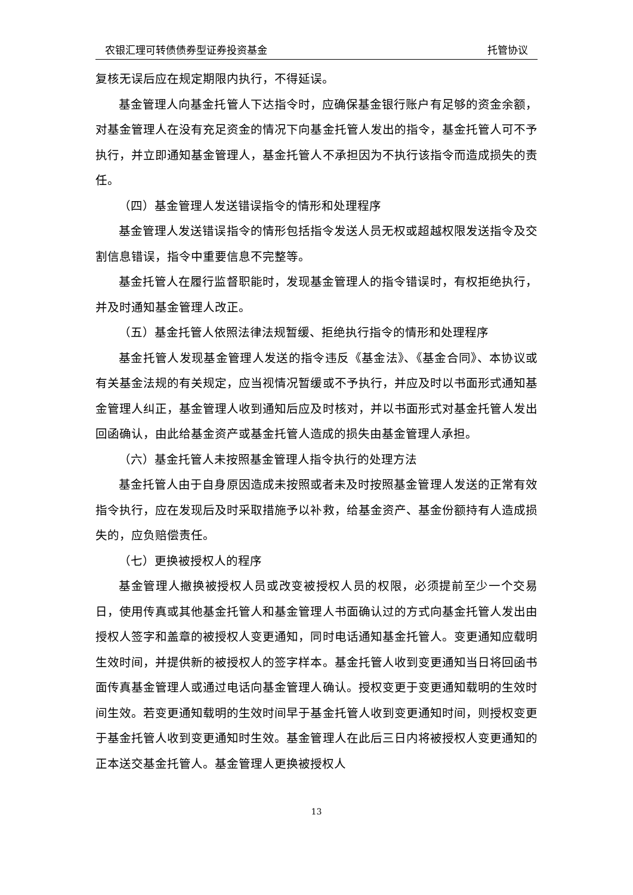农银汇理可转债债券型证券投资基金 托管协议
复核无误后应在规定期限内执行，不得延误。
基金管理人向基金托管人下达指令时，应确保基金银行账户有足够的资金余额，对基金管理人在没有充足资金的情况下向基金托管人发出的指令，基金托管人可不予执行，并立即通知基金管理人，基金托管人不承担因为不执行该指令而造成损失的责任。
（四）基金管理人发送错误指令的情形和处理程序
基金管理人发送错误指令的情形包括指令发送人员无权或超越权限发送指令及交割信息错误，指令中重要信息不完整等。
基金托管人在履行监督职能时，发现基金管理人的指令错误时，有权拒绝执行，并及时通知基金管理人改正。
（五）基金托管人依照法律法规暂缓、拒绝执行指令的情形和处理程序
基金托管人发现基金管理人发送的指令违反《基金法》、《基金合同》、本协议或有关基金法规的有关规定，应当视情况暂缓或不予执行，并应及时以书面形式通知基金管理人纠正，基金管理人收到通知后应及时核对，并以书面形式对基金托管人发出回函确认，由此给基金资产或基金托管人造成的损失由基金管理人承担。
（六）基金托管人未按照基金管理人指令执行的处理方法
基金托管人由于自身原因造成未按照或者未及时按照基金管理人发送的正常有效指令执行，应在发现后及时采取措施予以补救，给基金资产、基金份额持有人造成损失的，应负赔偿责任。
（七）更换被授权人的程序
基金管理人撤换被授权人员或改变被授权人员的权限，必须提前至少一个交易日，使用传真或其他基金托管人和基金管理人书面确认过的方式向基金托管人发出由授权人签字和盖章的被授权人变更通知，同时电话通知基金托管人。变更通知应载明生效时间，并提供新的被授权人的签字样本。基金托管人收到变更通知当日将回函书面传真基金管理人或通过电话向基金管理人确认。授权变更于变更通知载明的生效时间生效。若变更通知载明的生效时间早于基金托管人收到变更通知时间，则授权变更于基金托管人收到变更通知时生效。基金管理人在此后三日内将被授权人变更通知的正本送交基金托管人。基金管理人更换被授权人
13